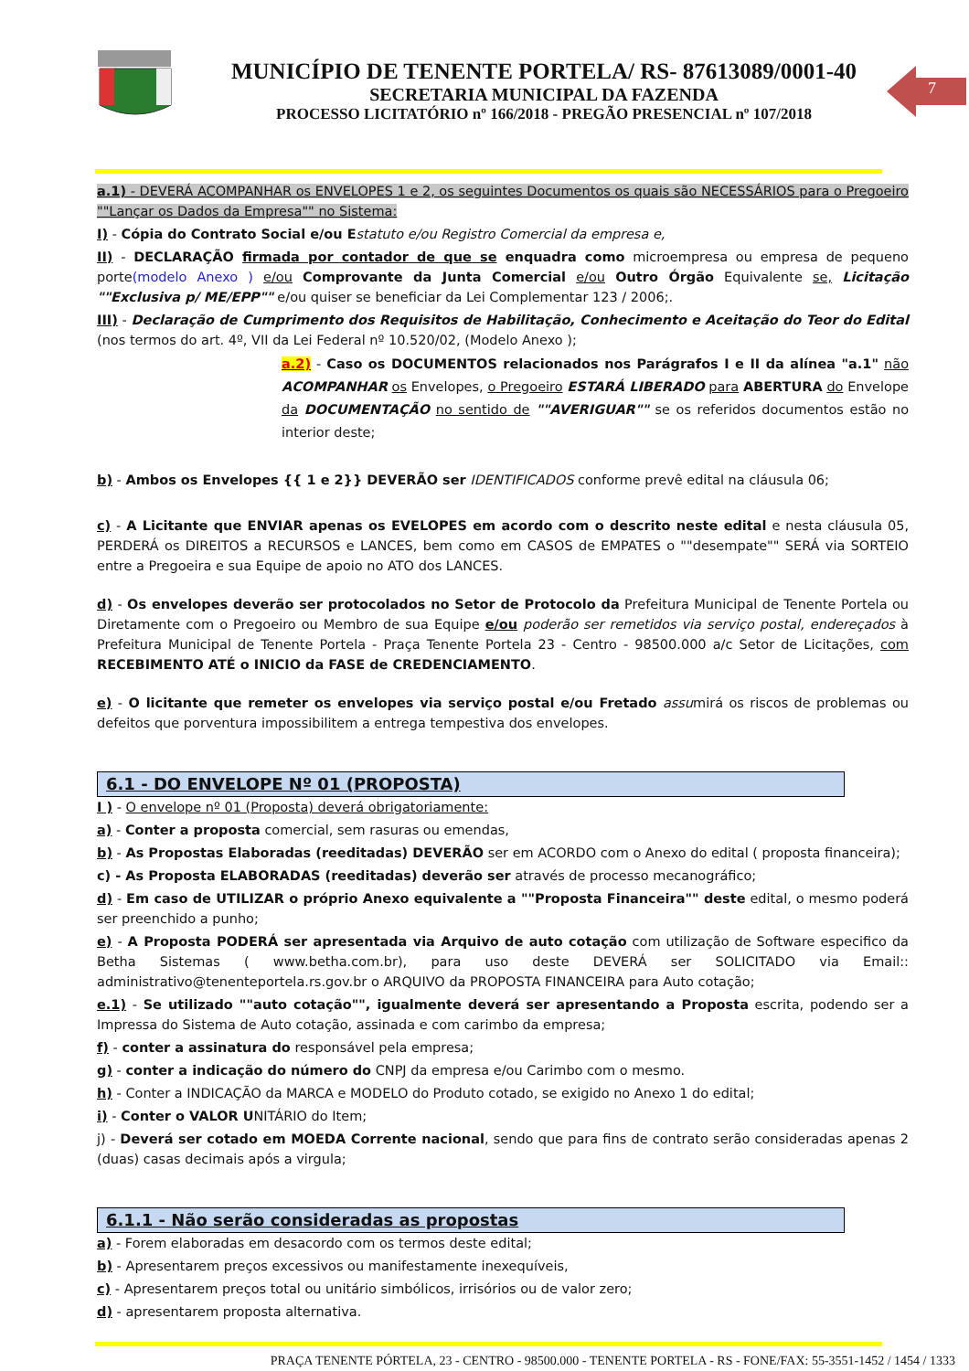MUNICÍPIO DE TENENTE PORTELA/ RS- 87613089/0001-40
SECRETARIA MUNICIPAL DA FAZENDA
PROCESSO LICITATÓRIO nº 166/2018 - PREGÃO PRESENCIAL nº 107/2018
7
a.1) - DEVERÁ ACOMPANHAR os ENVELOPES 1 e 2, os seguintes Documentos os quais são NECESSÁRIOS para o Pregoeiro ""Lançar os Dados da Empresa"" no Sistema:
I) - Cópia do Contrato Social e/ou E statuto e/ou Registro Comercial da empresa e,
II) - DECLARAÇÃO firmada por contador de que se enquadra como microempresa ou empresa de pequeno porte(modelo Anexo ) e/ou Comprovante da Junta Comercial e/ou Outro Órgão Equivalente se, Licitação ""Exclusiva p/ ME/EPP"" e/ou quiser se beneficiar da Lei Complementar 123 / 2006;.
III) - Declaração de Cumprimento dos Requisitos de Habilitação, Conhecimento e Aceitação do Teor do Edital (nos termos do art. 4º, VII da Lei Federal nº 10.520/02, (Modelo Anexo );
a.2) - Caso os DOCUMENTOS relacionados nos Parágrafos I e II da alínea "a.1" não ACOMPANHAR os Envelopes, o Pregoeiro ESTARÁ LIBERADO para ABERTURA do Envelope da DOCUMENTAÇÃO no sentido de ""AVERIGUAR"" se os referidos documentos estão no interior deste;
b) - Ambos os Envelopes {{ 1 e 2}} DEVERÃO ser IDENTIFICADOS conforme prevê edital na cláusula 06;
c) - A Licitante que ENVIAR apenas os EVELOPES em acordo com o descrito neste edital e nesta cláusula 05, PERDERÁ os DIREITOS a RECURSOS e LANCES, bem como em CASOS de EMPATES o ""desempate"" SERÁ via SORTEIO entre a Pregoeira e sua Equipe de apoio no ATO dos LANCES.
d) - Os envelopes deverão ser protocolados no Setor de Protocolo da Prefeitura Municipal de Tenente Portela ou Diretamente com o Pregoeiro ou Membro de sua Equipe e/ou poderão ser remetidos via serviço postal, endereçados à Prefeitura Municipal de Tenente Portela - Praça Tenente Portela 23 - Centro - 98500.000 a/c Setor de Licitações, com RECEBIMENTO ATÉ o INICIO da FASE de CREDENCIAMENTO.
e) - O licitante que remeter os envelopes via serviço postal e/ou Fretado assumirá os riscos de problemas ou defeitos que porventura impossibilitem a entrega tempestiva dos envelopes.
6.1 - DO ENVELOPE Nº 01 (PROPOSTA)
I ) - O envelope nº 01 (Proposta) deverá obrigatoriamente:
a) - Conter a proposta comercial, sem rasuras ou emendas,
b) - As Propostas Elaboradas (reeditadas) DEVERÃO ser em ACORDO com o Anexo do edital ( proposta financeira);
c) - As Proposta ELABORADAS (reeditadas) deverão ser através de processo mecanográfico;
d) - Em caso de UTILIZAR o próprio Anexo equivalente a ""Proposta Financeira"" deste edital, o mesmo poderá ser preenchido a punho;
e) - A Proposta PODERÁ ser apresentada via Arquivo de auto cotação com utilização de Software especifico da Betha Sistemas ( www.betha.com.br), para uso deste DEVERÁ ser SOLICITADO via Email:: administrativo@tenenteportela.rs.gov.br o ARQUIVO da PROPOSTA FINANCEIRA para Auto cotação;
e.1) - Se utilizado ""auto cotação"", igualmente deverá ser apresentando a Proposta escrita, podendo ser a Impressa do Sistema de Auto cotação, assinada e com carimbo da empresa;
f) - conter a assinatura do responsável pela empresa;
g) - conter a indicação do número do CNPJ da empresa e/ou Carimbo com o mesmo.
h) - Conter a INDICAÇÃO da MARCA e MODELO do Produto cotado, se exigido no Anexo 1 do edital;
i) - Conter o VALOR UNITÁRIO do Item;
j) - Deverá ser cotado em MOEDA Corrente nacional, sendo que para fins de contrato serão consideradas apenas 2 (duas) casas decimais após a virgula;
6.1.1 - Não serão consideradas as propostas
a) - Forem elaboradas em desacordo com os termos deste edital;
b) - Apresentarem preços excessivos ou manifestamente inexequíveis,
c) - Apresentarem preços total ou unitário simbólicos, irrisórios ou de valor zero;
d) - apresentarem proposta alternativa.
PRAÇA TENENTE PÓRTELA, 23 - CENTRO - 98500.000 - TENENTE PORTELA - RS - FONE/FAX: 55-3551-1452 / 1454 / 1333